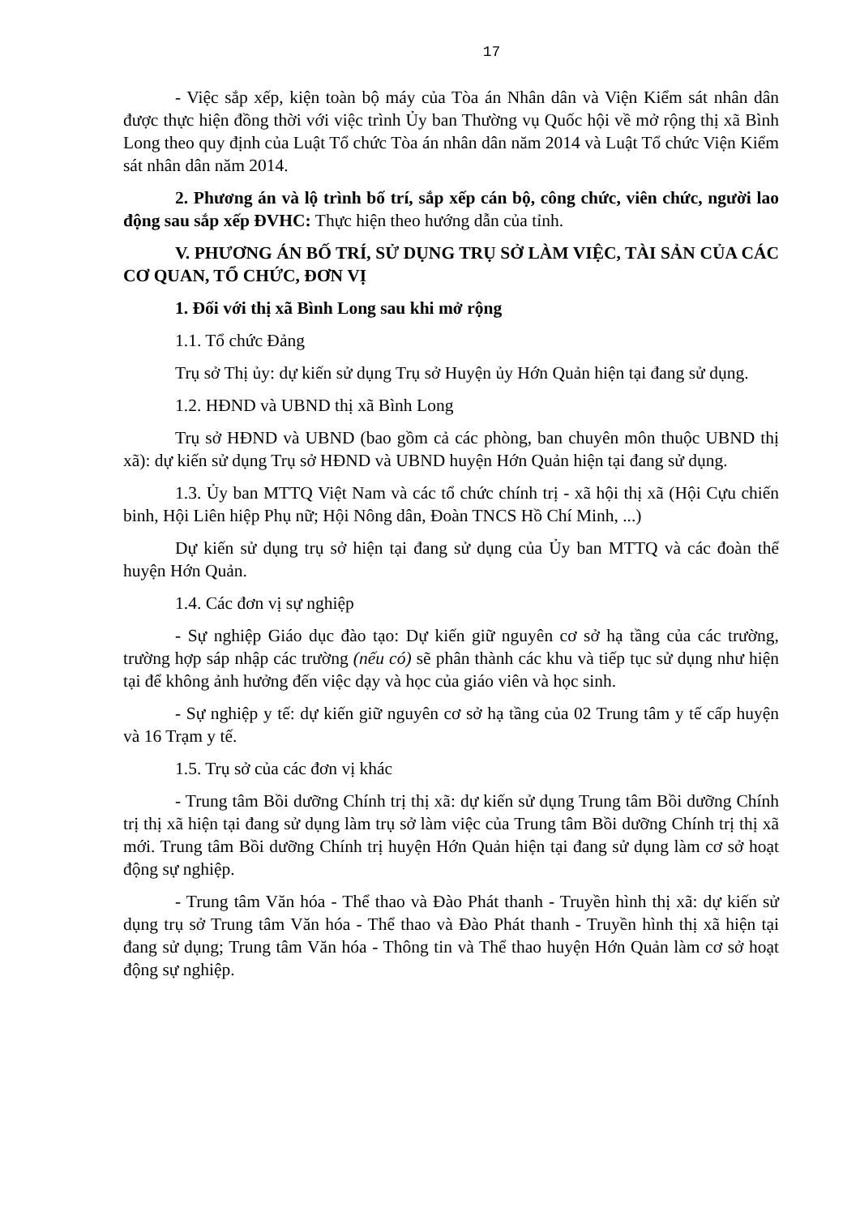17
- Việc sắp xếp, kiện toàn bộ máy của Tòa án Nhân dân và Viện Kiểm sát nhân dân được thực hiện đồng thời với việc trình Ủy ban Thường vụ Quốc hội về mở rộng thị xã Bình Long theo quy định của Luật Tổ chức Tòa án nhân dân năm 2014 và Luật Tổ chức Viện Kiểm sát nhân dân năm 2014.
2. Phương án và lộ trình bố trí, sắp xếp cán bộ, công chức, viên chức, người lao động sau sắp xếp ĐVHC: Thực hiện theo hướng dẫn của tỉnh.
V. PHƯƠNG ÁN BỐ TRÍ, SỬ DỤNG TRỤ SỞ LÀM VIỆC, TÀI SẢN CỦA CÁC CƠ QUAN, TỔ CHỨC, ĐƠN VỊ
1. Đối với thị xã Bình Long sau khi mở rộng
1.1. Tổ chức Đảng
Trụ sở Thị ủy: dự kiến sử dụng Trụ sở Huyện ủy Hớn Quản hiện tại đang sử dụng.
1.2. HĐND và UBND thị xã Bình Long
Trụ sở HĐND và UBND (bao gồm cả các phòng, ban chuyên môn thuộc UBND thị xã): dự kiến sử dụng Trụ sở HĐND và UBND huyện Hớn Quản hiện tại đang sử dụng.
1.3. Ủy ban MTTQ Việt Nam và các tổ chức chính trị - xã hội thị xã (Hội Cựu chiến binh, Hội Liên hiệp Phụ nữ; Hội Nông dân, Đoàn TNCS Hồ Chí Minh, ...)
Dự kiến sử dụng trụ sở hiện tại đang sử dụng của Ủy ban MTTQ và các đoàn thể huyện Hớn Quản.
1.4. Các đơn vị sự nghiệp
- Sự nghiệp Giáo dục đào tạo: Dự kiến giữ nguyên cơ sở hạ tầng của các trường, trường hợp sáp nhập các trường (nếu có) sẽ phân thành các khu và tiếp tục sử dụng như hiện tại để không ảnh hưởng đến việc dạy và học của giáo viên và học sinh.
- Sự nghiệp y tế: dự kiến giữ nguyên cơ sở hạ tầng của 02 Trung tâm y tế cấp huyện và 16 Trạm y tế.
1.5. Trụ sở của các đơn vị khác
- Trung tâm Bồi dưỡng Chính trị thị xã: dự kiến sử dụng Trung tâm Bồi dưỡng Chính trị thị xã hiện tại đang sử dụng làm trụ sở làm việc của Trung tâm Bồi dưỡng Chính trị thị xã mới. Trung tâm Bồi dưỡng Chính trị huyện Hớn Quản hiện tại đang sử dụng làm cơ sở hoạt động sự nghiệp.
- Trung tâm Văn hóa - Thể thao và Đào Phát thanh - Truyền hình thị xã: dự kiến sử dụng trụ sở Trung tâm Văn hóa - Thể thao và Đào Phát thanh - Truyền hình thị xã hiện tại đang sử dụng; Trung tâm Văn hóa - Thông tin và Thể thao huyện Hớn Quản làm cơ sở hoạt động sự nghiệp.